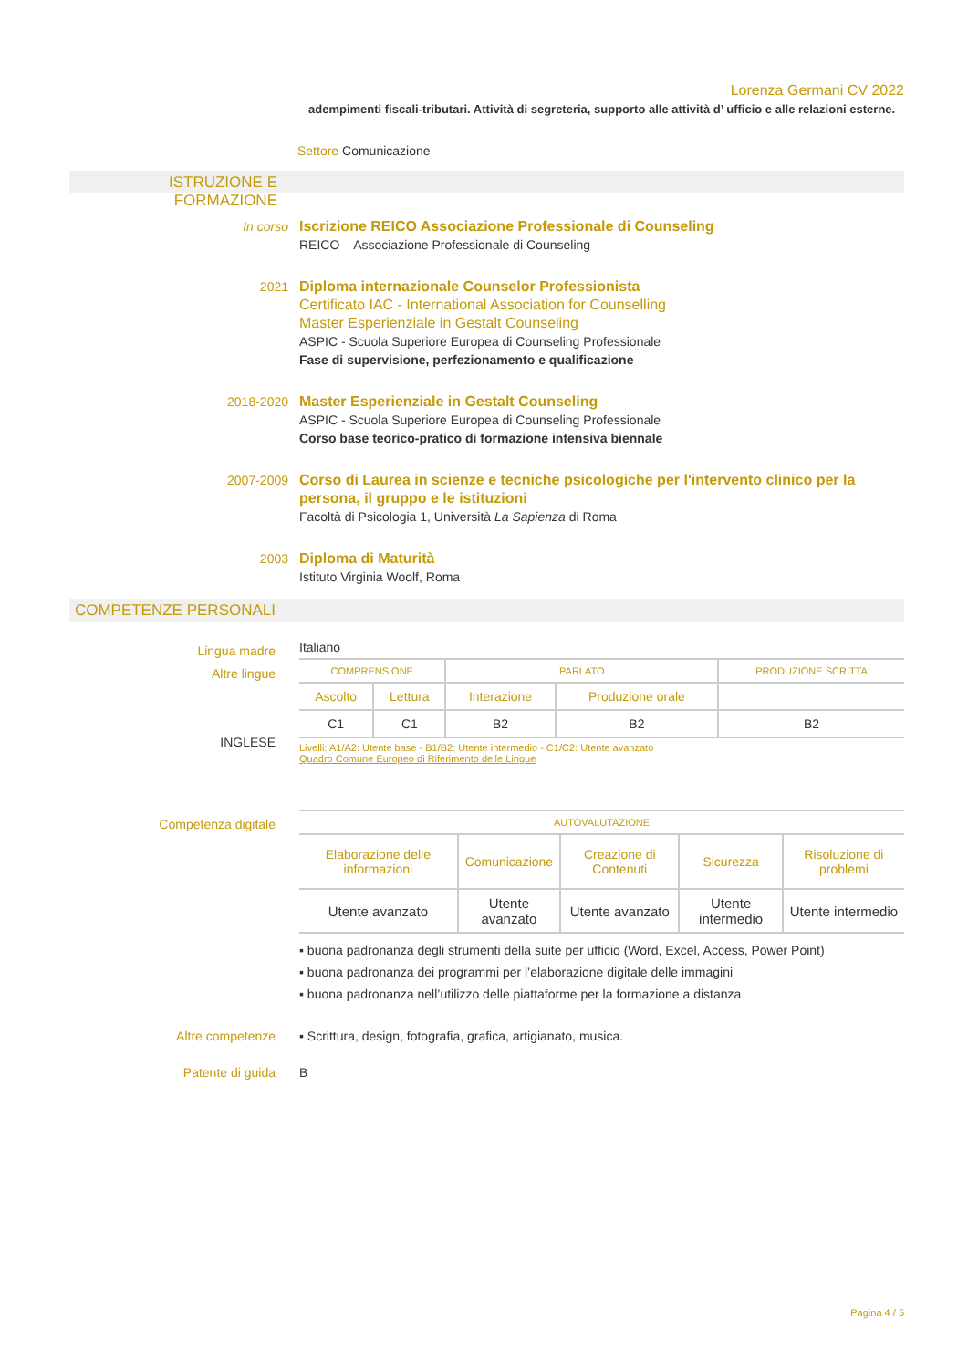Lorenza Germani CV 2022
adempimenti fiscali-tributari. Attività di segreteria, supporto alle attività d’ ufficio e alle relazioni esterne.
Settore Comunicazione
ISTRUZIONE E FORMAZIONE
In corso Iscrizione REICO Associazione Professionale di Counseling
REICO – Associazione Professionale di Counseling
2021 Diploma internazionale Counselor Professionista
Certificato IAC - International Association for Counselling
Master Esperienziale in Gestalt Counseling
ASPIC - Scuola Superiore Europea di Counseling Professionale
Fase di supervisione, perfezionamento e qualificazione
2018-2020 Master Esperienziale in Gestalt Counseling
ASPIC - Scuola Superiore Europea di Counseling Professionale
Corso base teorico-pratico di formazione intensiva biennale
2007-2009 Corso di Laurea in scienze e tecniche psicologiche per l'intervento clinico per la persona, il gruppo e le istituzioni
Facoltà di Psicologia 1, Università La Sapienza di Roma
2003 Diploma di Maturità
Istituto Virginia Woolf, Roma
COMPETENZE PERSONALI
Lingua madre
Altre lingue
INGLESE
Italiano
| COMPRENSIONE | | PARLATO | | PRODUZIONE SCRITTA |
| Ascolto | Lettura | Interazione | Produzione orale | |
| C1 | C1 | B2 | B2 | B2 |
Livelli: A1/A2: Utente base - B1/B2: Utente intermedio - C1/C2: Utente avanzato
Quadro Comune Europeo di Riferimento delle Lingue
Competenza digitale
| AUTOVALUTAZIONE | | | | |
| Elaborazione delle informazioni | Comunicazione | Creazione di Contenuti | Sicurezza | Risoluzione di problemi |
| Utente avanzato | Utente avanzato | Utente avanzato | Utente intermedio | Utente intermedio |
▪ buona padronanza degli strumenti della suite per ufficio (Word, Excel, Access, Power Point)
▪ buona padronanza dei programmi per l’elaborazione digitale delle immagini
▪ buona padronanza nell’utilizzo delle piattaforme per la formazione a distanza
Altre competenze ▪ Scrittura, design, fotografia, grafica, artigianato, musica.
Patente di guida B
Pagina 4 / 5